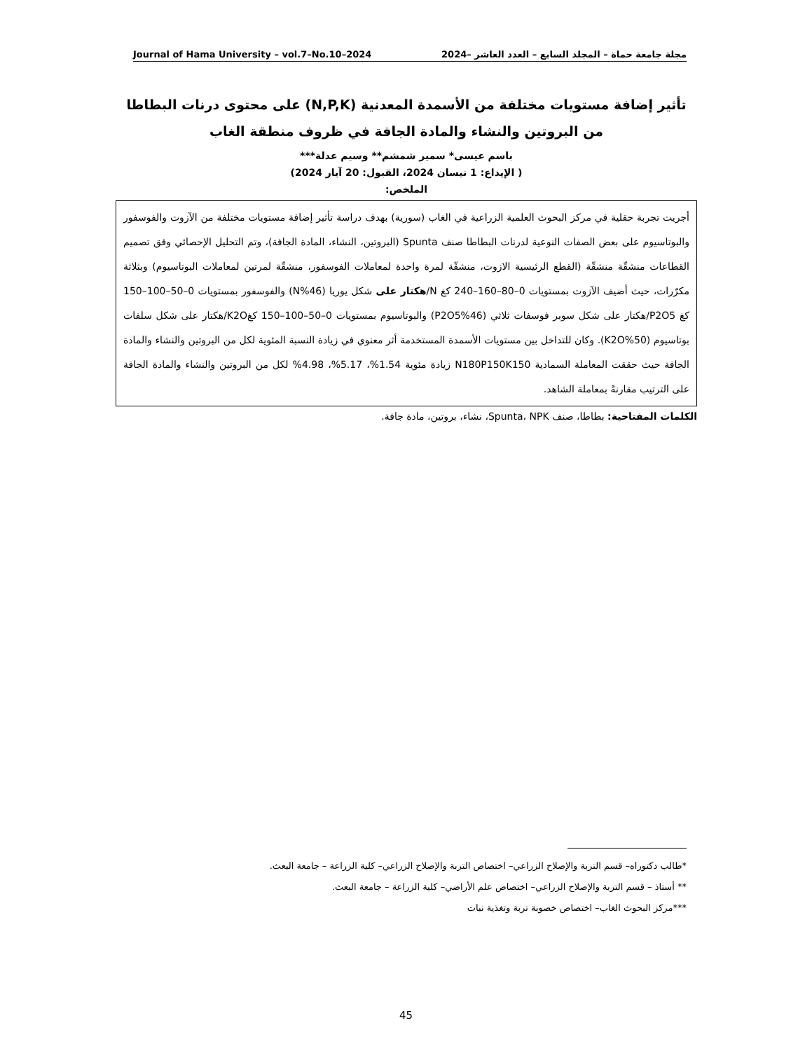Journal of Hama University – vol.7–No.10–2024 مجلة جامعة حماة – المجلد السابع – العدد العاشر –2024
تأثير إضافة مستويات مختلفة من الأسمدة المعدنية (N,P,K) على محتوى درنات البطاطا من البروتين والنشاء والمادة الجافة في ظروف منطقة الغاب
باسم عيسى* سمير شمشم** وسيم عدلة***
( الإيداع: 1 نيسان 2024، القبول: 20 آيار 2024)
الملخص:
أجريت تجربة حقلية في مركز البحوث العلمية الزراعية في الغاب (سورية) بهدف دراسة تأثير إضافة مستويات مختلفة من الآزوت والفوسفور والبوتاسيوم على بعض الصفات النوعية لدرنات البطاطا صنف Spunta (البروتين، النشاء، المادة الجافة)، وتم التحليل الإحصائي وفق تصميم القطاعات منشقّة منشقّة (القطع الرئيسية الازوت، منشقّة لمرة واحدة لمعاملات الفوسفور، منشقّة لمرتين لمعاملات البوتاسيوم) وبثلاثة مكرّرات، حيث أضيف الآزوت بمستويات 0–80–160–240 كغ N/هكتار على شكل يوريا (N%46) والفوسفور بمستويات 0–50–100–150 كغ P2O5/هكتار على شكل سوبر فوسفات ثلاثي (P2O5%46) والبوتاسيوم بمستويات 0–50–100–150 كغK2O/هكتار على شكل سلفات بوتاسيوم (K2O%50). وكان للتداخل بين مستويات الأسمدة المستخدمة أثر معنوي في زيادة النسبة المئوية لكل من البروتين والنشاء والمادة الجافة حيث حققت المعاملة السمادية N180P150K150 زيادة مئوية 1.54%، 5.17%، 4.98% لكل من البروتين والنشاء والمادة الجافة على الترتيب مقارنةً بمعاملة الشاهد.
الكلمات المفتاحية: بطاطا، صنف Spunta، NPK، نشاء، بروتين، مادة جافة.
*طالب دكتوراه– قسم التربة والإصلاح الزراعي– اختصاص التربة والإصلاح الزراعي– كلية الزراعة – جامعة البعث.
** أستاذ – قسم التربة والإصلاح الزراعي– اختصاص علم الأراضي– كلية الزراعة – جامعة البعث.
***مركز البحوث الغاب– اختصاص خصوبة تربة وتغذية نبات
45